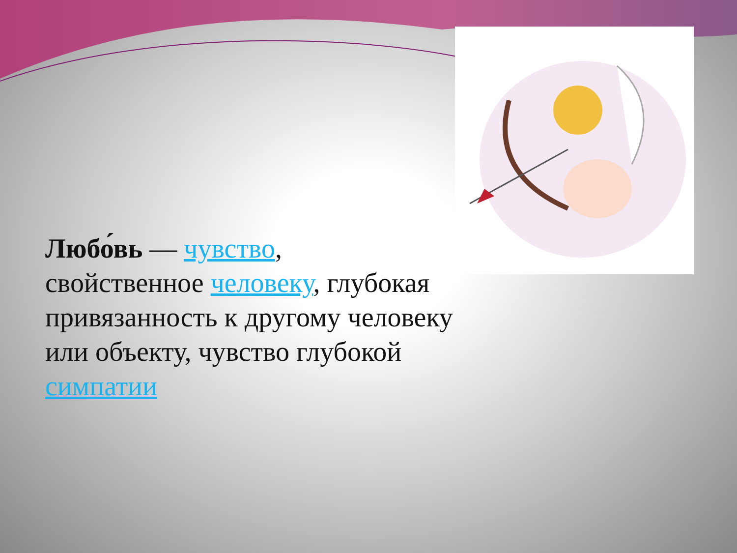Любо́вь — чувство,
свойственное человеку, глубокая привязанность к другому человеку или объекту, чувство глубокой симпатии